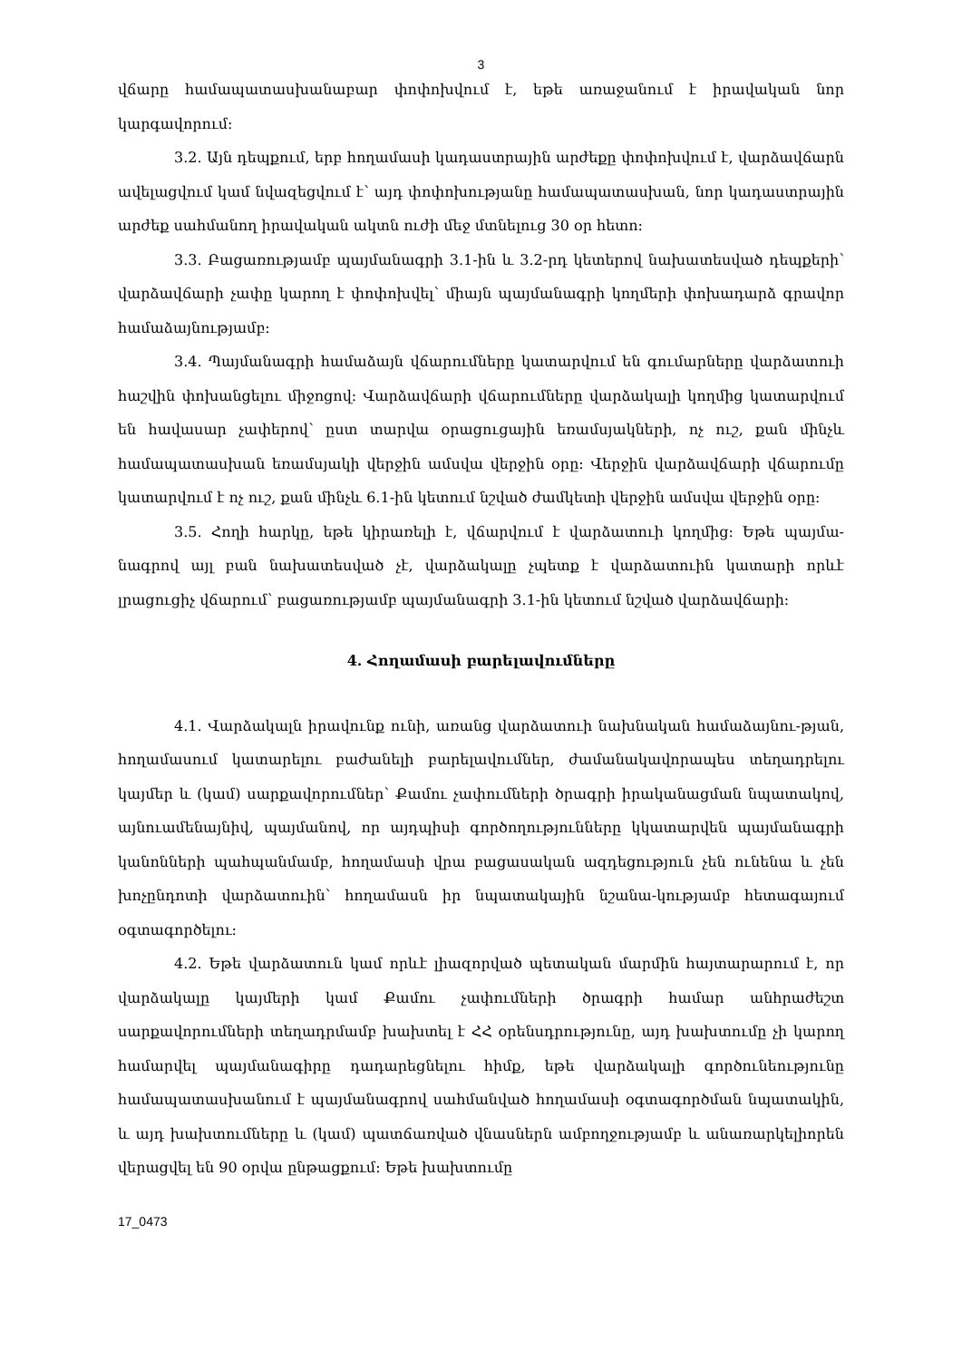3
վճարը համապատասխանաբար փոփոխվում է, եթե առաջանում է իրավական նոր կարգավորում:
3.2. Այն դեպքում, երբ հողամասի կադաստրային արժեքը փոփոխվում է, վարձավճարն ավելացվում կամ նվազեցվում է՝ այդ փոփոխությանը համապատասխան, նոր կադաստրային արժեք սահմանող իրավական ակտն ուժի մեջ մտնելուց 30 օր հետո:
3.3. Բացառությամբ պայմանագրի 3.1-ին և 3.2-րդ կետերով նախատեսված դեպքերի՝ վարձավճարի չափը կարող է փոփոխվել՝ միայն պայմանագրի կողմերի փոխադարձ գրավոր համաձայնությամբ:
3.4. Պայմանագրի համաձայն վճարումները կատարվում են գումարները վարձատուի հաշվին փոխանցելու միջոցով: Վարձավճարի վճարումները վարձակալի կողմից կատարվում են հավասար չափերով՝ ըստ տարվա օրացուցային եռամսյակների, ոչ ուշ, քան մինչև համապատասխան եռամսյակի վերջին ամսվա վերջին օրը: Վերջին վարձավճարի վճարումը կատարվում է ոչ ուշ, քան մինչև 6.1-ին կետում նշված ժամկետի վերջին ամսվա վերջին օրը:
3.5. Հողի հարկը, եթե կիրառելի է, վճարվում է վարձատուի կողմից: Եթե պայմա-նագրով այլ բան նախատեսված չէ, վարձակալը չպետք է վարձատուին կատարի որևէ լրացուցիչ վճարում՝ բացառությամբ պայմանագրի 3.1-ին կետում նշված վարձավճարի:
4. Հողամասի բարելավումները
4.1. Վարձակալն իրավունք ունի, առանց վարձատուի նախնական համաձայնու-թյան, հողամասում կատարելու բաժանելի բարելավումներ, ժամանակավորապես տեղադրելու կայմեր և (կամ) սարքավորումներ՝ Քամու չափումների ծրագրի իրականացման նպատակով, այնուամենայնիվ, պայմանով, որ այդպիսի գործողությունները կկատարվեն պայմանագրի կանոնների պահպանմամբ, հողամասի վրա բացասական ազդեցություն չեն ունենա և չեն խոչընդոտի վարձատուին՝ հողամասն իր նպատակային նշանա-կությամբ հետագայում օգտագործելու:
4.2. Եթե վարձատուն կամ որևէ լիազորված պետական մարմին հայտարարում է, որ վարձակալը կայմերի կամ Քամու չափումների ծրագրի համար անհրաժեշտ սարքավորումների տեղադրմամբ խախտել է ՀՀ օրենսդրությունը, այդ խախտումը չի կարող համարվել պայմանագիրը դադարեցնելու հիմք, եթե վարձակալի գործունեությունը համապատասխանում է պայմանագրով սահմանված հողամասի օգտագործման նպատակին, և այդ խախտումները և (կամ) պատճառված վնասներն ամբողջությամբ և անառարկելիորեն վերացվել են 90 օրվա ընթացքում: Եթե խախտումը
17_0473